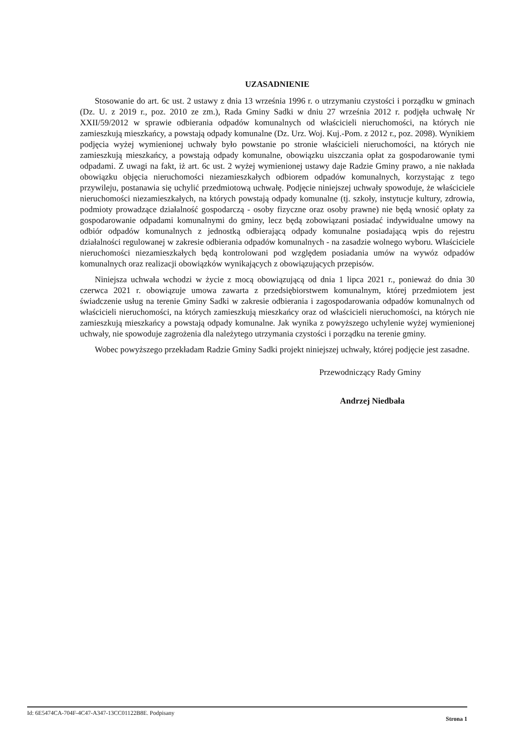UZASADNIENIE
Stosowanie do art. 6c ust. 2 ustawy z dnia 13 września 1996 r. o utrzymaniu czystości i porządku w gminach (Dz. U. z 2019 r., poz. 2010 ze zm.), Rada Gminy Sadki w dniu 27 września 2012 r. podjęła uchwałę Nr XXII/59/2012 w sprawie odbierania odpadów komunalnych od właścicieli nieruchomości, na których nie zamieszkują mieszkańcy, a powstają odpady komunalne (Dz. Urz. Woj. Kuj.-Pom. z 2012 r., poz. 2098). Wynikiem podjęcia wyżej wymienionej uchwały było powstanie po stronie właścicieli nieruchomości, na których nie zamieszkują mieszkańcy, a powstają odpady komunalne, obowiązku uiszczania opłat za gospodarowanie tymi odpadami. Z uwagi na fakt, iż art. 6c ust. 2 wyżej wymienionej ustawy daje Radzie Gminy prawo, a nie nakłada obowiązku objęcia nieruchomości niezamieszkałych odbiorem odpadów komunalnych, korzystając z tego przywileju, postanawia się uchylić przedmiotową uchwałę. Podjęcie niniejszej uchwały spowoduje, że właściciele nieruchomości niezamieszkałych, na których powstają odpady komunalne (tj. szkoły, instytucje kultury, zdrowia, podmioty prowadzące działalność gospodarczą - osoby fizyczne oraz osoby prawne) nie będą wnosić opłaty za gospodarowanie odpadami komunalnymi do gminy, lecz będą zobowiązani posiadać indywidualne umowy na odbiór odpadów komunalnych z jednostką odbierającą odpady komunalne posiadającą wpis do rejestru działalności regulowanej w zakresie odbierania odpadów komunalnych - na zasadzie wolnego wyboru. Właściciele nieruchomości niezamieszkałych będą kontrolowani pod względem posiadania umów na wywóz odpadów komunalnych oraz realizacji obowiązków wynikających z obowiązujących przepisów.
Niniejsza uchwała wchodzi w życie z mocą obowiązującą od dnia 1 lipca 2021 r., ponieważ do dnia 30 czerwca 2021 r. obowiązuje umowa zawarta z przedsiębiorstwem komunalnym, której przedmiotem jest świadczenie usług na terenie Gminy Sadki w zakresie odbierania i zagospodarowania odpadów komunalnych od właścicieli nieruchomości, na których zamieszkują mieszkańcy oraz od właścicieli nieruchomości, na których nie zamieszkują mieszkańcy a powstają odpady komunalne. Jak wynika z powyższego uchylenie wyżej wymienionej uchwały, nie spowoduje zagrożenia dla należytego utrzymania czystości i porządku na terenie gminy.
Wobec powyższego przekładam Radzie Gminy Sadki projekt niniejszej uchwały, której podjęcie jest zasadne.
Przewodniczący Rady Gminy
Andrzej Niedbała
Id: 6E5474CA-704F-4C47-A347-13CC01122B8E. Podpisany Strona 1